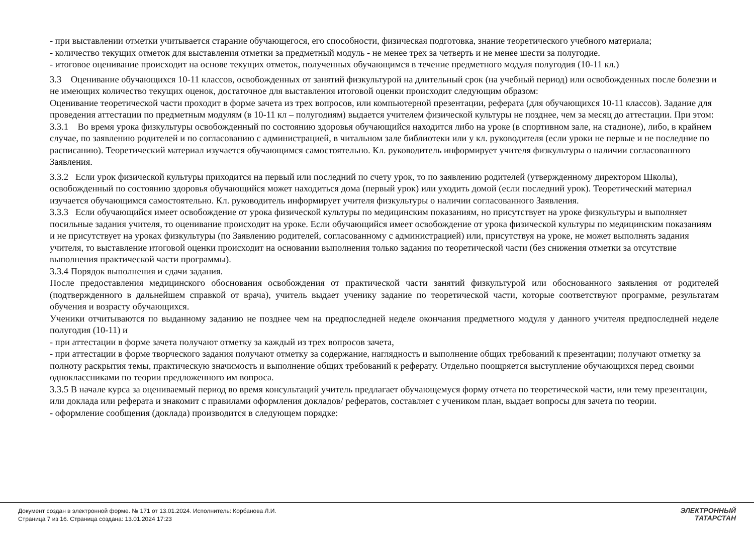- при выставлении отметки учитывается старание обучающегося, его способности, физическая подготовка, знание теоретического учебного материала;
- количество текущих отметок для выставления отметки за предметный модуль - не менее трех за четверть и не менее шести за полугодие.
- итоговое оценивание происходит на основе текущих отметок, полученных обучающимся в течение предметного модуля полугодия (10-11 кл.)
3.3 Оценивание обучающихся 10-11 классов, освобожденных от занятий физкультурой на длительный срок (на учебный период) или освобожденных после болезни и не имеющих количество текущих оценок, достаточное для выставления итоговой оценки происходит следующим образом:
Оценивание теоретической части проходит в форме зачета из трех вопросов, или компьютерной презентации, реферата (для обучающихся 10-11 классов). Задание для проведения аттестации по предметным модулям (в 10-11 кл – полугодиям) выдается учителем физической культуры не позднее, чем за месяц до аттестации. При этом:
3.3.1 Во время урока физкультуры освобожденный по состоянию здоровья обучающийся находится либо на уроке (в спортивном зале, на стадионе), либо, в крайнем случае, по заявлению родителей и по согласованию с администрацией, в читальном зале библиотеки или у кл. руководителя (если уроки не первые и не последние по расписанию). Теоретический материал изучается обучающимся самостоятельно. Кл. руководитель информирует учителя физкультуры о наличии согласованного Заявления.
3.3.2 Если урок физической культуры приходится на первый или последний по счету урок, то по заявлению родителей (утвержденному директором Школы), освобожденный по состоянию здоровья обучающийся может находиться дома (первый урок) или уходить домой (если последний урок). Теоретический материал изучается обучающимся самостоятельно. Кл. руководитель информирует учителя физкультуры о наличии согласованного Заявления.
3.3.3 Если обучающийся имеет освобождение от урока физической культуры по медицинским показаниям, но присутствует на уроке физкультуры и выполняет посильные задания учителя, то оценивание происходит на уроке. Если обучающийся имеет освобождение от урока физической культуры по медицинским показаниям и не присутствует на уроках физкультуры (по Заявлению родителей, согласованному с администрацией) или, присутствуя на уроке, не может выполнять задания учителя, то выставление итоговой оценки происходит на основании выполнения только задания по теоретической части (без снижения отметки за отсутствие выполнения практической части программы).
3.3.4 Порядок выполнения и сдачи задания.
После предоставления медицинского обоснования освобождения от практической части занятий физкультурой или обоснованного заявления от родителей (подтвержденного в дальнейшем справкой от врача), учитель выдает ученику задание по теоретической части, которые соответствуют программе, результатам обучения и возрасту обучающихся.
Ученики отчитываются по выданному заданию не позднее чем на предпоследней неделе окончания предметного модуля у данного учителя предпоследней неделе полугодия (10-11) и
- при аттестации в форме зачета получают отметку за каждый из трех вопросов зачета,
- при аттестации в форме творческого задания получают отметку за содержание, наглядность и выполнение общих требований к презентации; получают отметку за полноту раскрытия темы, практическую значимость и выполнение общих требований к реферату. Отдельно поощряется выступление обучающихся перед своими одноклассниками по теории предложенного им вопроса.
3.3.5 В начале курса за оцениваемый период во время консультаций учитель предлагает обучающемуся форму отчета по теоретической части, или тему презентации, или доклада или реферата и знакомит с правилами оформления докладов/ рефератов, составляет с учеником план, выдает вопросы для зачета по теории.
- оформление сообщения (доклада) производится в следующем порядке:
Документ создан в электронной форме. № 171 от 13.01.2024. Исполнитель: Корбанова Л.И.
Страница 7 из 16. Страница создана: 13.01.2024 17:23
ЭЛЕКТРОННЫЙ
ТАТАРСТАН